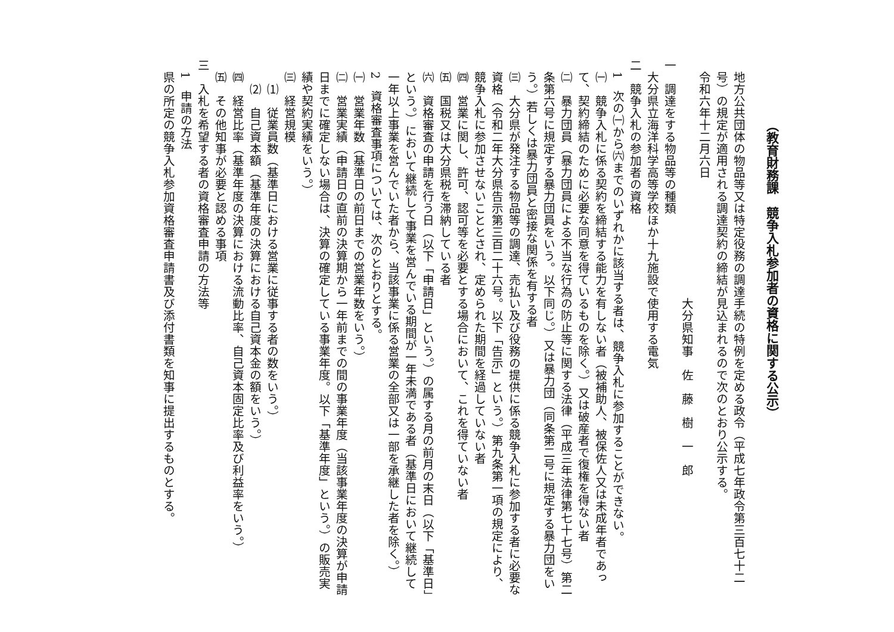（教育財務課　競争入札参加者の資格に関する公示）
地方公共団体の物品等又は特定役務の調達手続の特例を定める政令（平成七年政令第三百七十二号）の規定が適用される調達契約の締結が見込まれるので次のとおり公示する。
令和六年十二月六日
大分県知事　佐　藤　樹　一　郎
一　調達をする物品等の種類
大分県立海洋科学高等学校ほか十九施設で使用する電気
二　競争入札の参加者の資格
1　次の㈠から㈥までのいずれかに該当する者は、競争入札に参加することができない。
㈠　競争入札に係る契約を締結する能力を有しない者（被補助人、被保佐人又は未成年者であって、契約締結のために必要な同意を得ているものを除く。）又は破産者で復権を得ない者
㈡　暴力団員（暴力団員による不当な行為の防止等に関する法律（平成三年法律第七十七号）第二条第六号に規定する暴力団員をいう。以下同じ。）又は暴力団（同条第二号に規定する暴力団をいう。）若しくは暴力団員と密接な関係を有する者
㈢　大分県が発注する物品等の調達、売払い及び役務の提供に係る競争入札に参加する者に必要な資格（令和二年大分県告示第三百二十六号。以下「告示」という。）第九条第一項の規定により、競争入札に参加させないこととされ、定められた期間を経過していない者
㈣　営業に関し、許可、認可等を必要とする場合において、これを得ていない者
㈤　国税又は大分県税を滞納している者
㈥　資格審査の申請を行う日（以下「申請日」という。）の属する月の前月の末日（以下「基準日」という。）において継続して事業を営んでいる期間が一年未満である者（基準日において継続して一年以上事業を営んでいた者から、当該事業に係る営業の全部又は一部を承継した者を除く。）
2　資格審査事項については、次のとおりとする。
㈠　営業年数（基準日の前日までの営業年数をいう。）
㈡　営業実績（申請日の直前の決算期から一年前までの間の事業年度（当該事業年度の決算が申請日までに確定しない場合は、決算の確定している事業年度。以下「基準年度」という。）の販売実績や契約実績をいう。）
㈢　経営規模
⑴　従業員数（基準日における営業に従事する者の数をいう。）
⑵　自己資本額（基準年度の決算における自己資本金の額をいう。）
㈣　経営比率（基準年度の決算における流動比率、自己資本固定比率及び利益率をいう。）
㈤　その他知事が必要と認める事項
三　入札を希望する者の資格審査申請の方法等
1　申請の方法
県の所定の競争入札参加資格審査申請書及び添付書類を知事に提出するものとする。